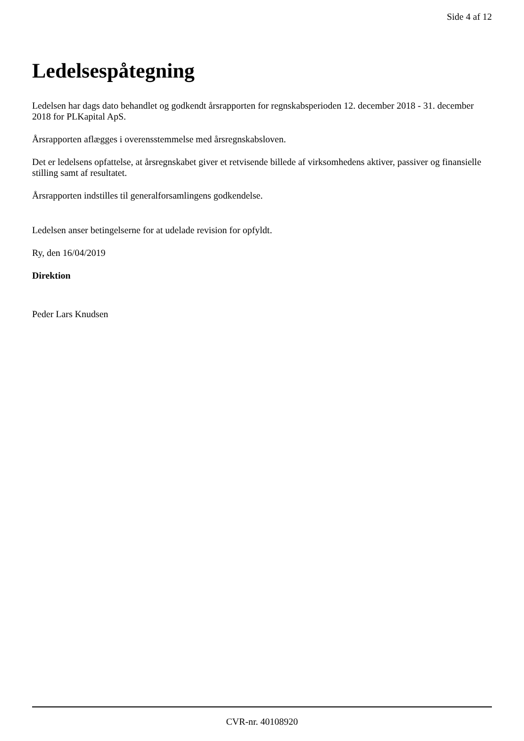Side 4 af 12
Ledelsespåtegning
Ledelsen har dags dato behandlet og godkendt årsrapporten for regnskabsperioden 12. december 2018 - 31. december 2018 for PLKapital ApS.
Årsrapporten aflægges i overensstemmelse med årsregnskabsloven.
Det er ledelsens opfattelse, at årsregnskabet giver et retvisende billede af virksomhedens aktiver, passiver og finansielle stilling samt af resultatet.
Årsrapporten indstilles til generalforsamlingens godkendelse.
Ledelsen anser betingelserne for at udelade revision for opfyldt.
Ry, den 16/04/2019
Direktion
Peder Lars Knudsen
CVR-nr. 40108920